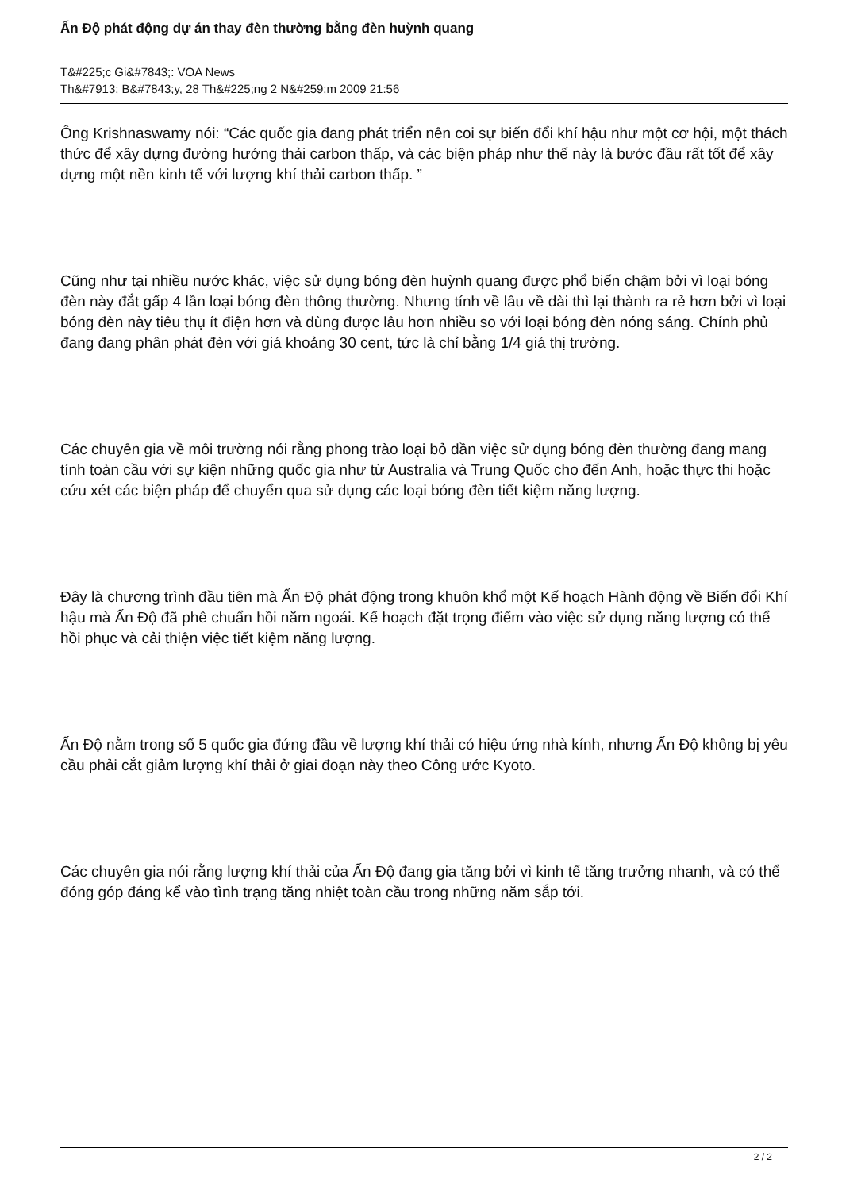Ấn Độ phát động dự án thay đèn thường bằng đèn huỳnh quang
T&#225;c Gi&#7843;: VOA News
Th&#7913; B&#7843;y, 28 Th&#225;ng 2 N&#259;m 2009 21:56
Ông Krishnaswamy nói: “Các quốc gia đang phát triển nên coi sự biến đổi khí hậu như một cơ hội, một thách thức để xây dựng đường hướng thải carbon thấp, và các biện pháp như thế này là bước đầu rất tốt để xây dựng một nền kinh tế với lượng khí thải carbon thấp. ”
Cũng như tại nhiều nước khác, việc sử dụng bóng đèn huỳnh quang được phổ biến chậm bởi vì loại bóng đèn này đắt gấp 4 lần loại bóng đèn thông thường. Nhưng tính về lâu về dài thì lại thành ra rẻ hơn bởi vì loại bóng đèn này tiêu thụ ít điện hơn và dùng được lâu hơn nhiều so với loại bóng đèn nóng sáng. Chính phủ đang đang phân phát đèn với giá khoảng 30 cent, tức là chỉ bằng 1/4 giá thị trường.
Các chuyên gia về môi trường nói rằng phong trào loại bỏ dần việc sử dụng bóng đèn thường đang mang tính toàn cầu với sự kiện những quốc gia như từ Australia và Trung Quốc cho đến Anh, hoặc thực thi hoặc cứu xét các biện pháp để chuyển qua sử dụng các loại bóng đèn tiết kiệm năng lượng.
Đây là chương trình đầu tiên mà Ấn Độ phát động trong khuôn khổ một Kế hoạch Hành động về Biến đổi Khí hậu mà Ấn Độ đã phê chuẩn hồi năm ngoái. Kế hoạch đặt trọng điểm vào việc sử dụng năng lượng có thể hồi phục và cải thiện việc tiết kiệm năng lượng.
Ấn Độ nằm trong số 5 quốc gia đứng đầu về lượng khí thải có hiệu ứng nhà kính, nhưng Ấn Độ không bị yêu cầu phải cắt giảm lượng khí thải ở giai đoạn này theo Công ước Kyoto.
Các chuyên gia nói rằng lượng khí thải của Ấn Độ đang gia tăng bởi vì kinh tế tăng trưởng nhanh, và có thể đóng góp đáng kể vào tình trạng tăng nhiệt toàn cầu trong những năm sắp tới.
2 / 2